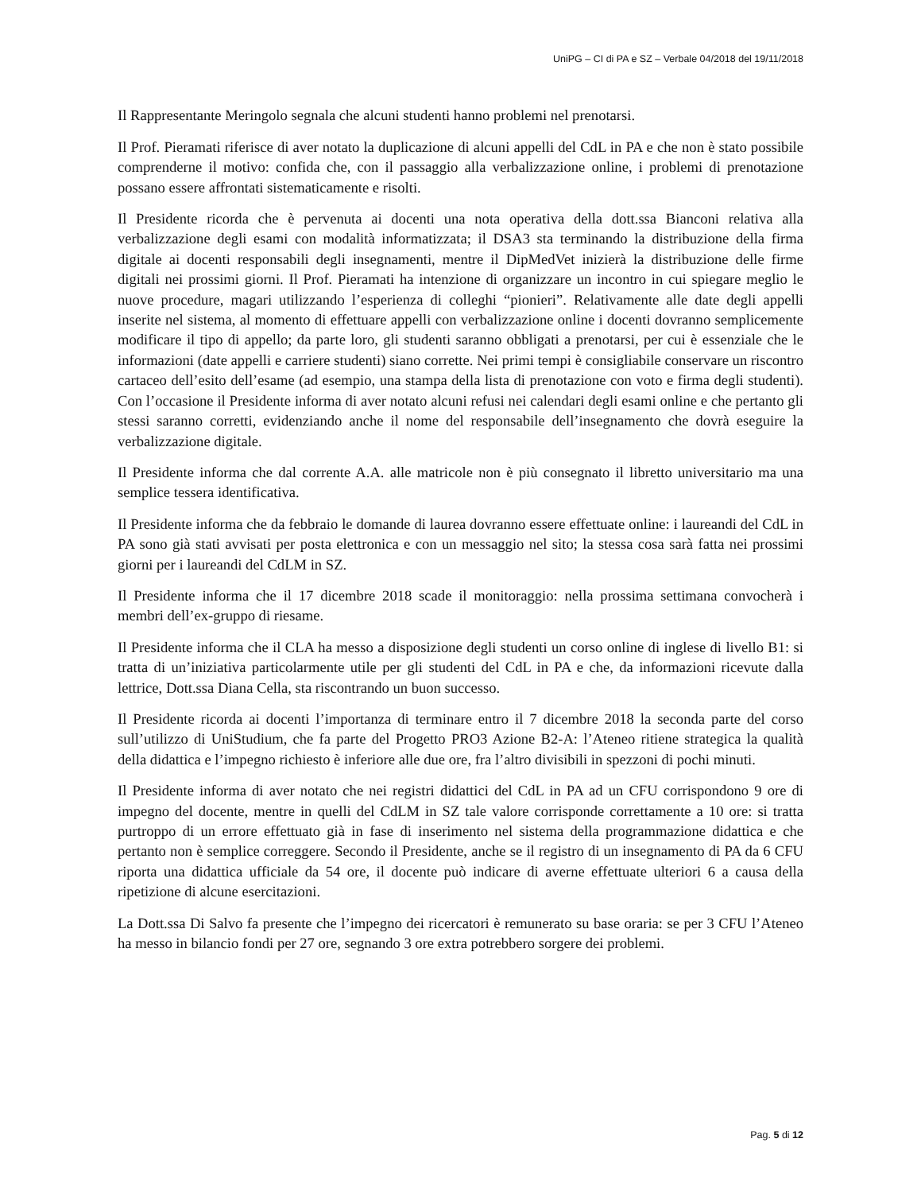UniPG – CI di PA e SZ – Verbale 04/2018 del 19/11/2018
Il Rappresentante Meringolo segnala che alcuni studenti hanno problemi nel prenotarsi.
Il Prof. Pieramati riferisce di aver notato la duplicazione di alcuni appelli del CdL in PA e che non è stato possibile comprenderne il motivo: confida che, con il passaggio alla verbalizzazione online, i problemi di prenotazione possano essere affrontati sistematicamente e risolti.
Il Presidente ricorda che è pervenuta ai docenti una nota operativa della dott.ssa Bianconi relativa alla verbalizzazione degli esami con modalità informatizzata; il DSA3 sta terminando la distribuzione della firma digitale ai docenti responsabili degli insegnamenti, mentre il DipMedVet inizierà la distribuzione delle firme digitali nei prossimi giorni. Il Prof. Pieramati ha intenzione di organizzare un incontro in cui spiegare meglio le nuove procedure, magari utilizzando l’esperienza di colleghi “pionieri”. Relativamente alle date degli appelli inserite nel sistema, al momento di effettuare appelli con verbalizzazione online i docenti dovranno semplicemente modificare il tipo di appello; da parte loro, gli studenti saranno obbligati a prenotarsi, per cui è essenziale che le informazioni (date appelli e carriere studenti) siano corrette. Nei primi tempi è consigliabile conservare un riscontro cartaceo dell’esito dell’esame (ad esempio, una stampa della lista di prenotazione con voto e firma degli studenti). Con l’occasione il Presidente informa di aver notato alcuni refusi nei calendari degli esami online e che pertanto gli stessi saranno corretti, evidenziando anche il nome del responsabile dell’insegnamento che dovrà eseguire la verbalizzazione digitale.
Il Presidente informa che dal corrente A.A. alle matricole non è più consegnato il libretto universitario ma una semplice tessera identificativa.
Il Presidente informa che da febbraio le domande di laurea dovranno essere effettuate online: i laureandi del CdL in PA sono già stati avvisati per posta elettronica e con un messaggio nel sito; la stessa cosa sarà fatta nei prossimi giorni per i laureandi del CdLM in SZ.
Il Presidente informa che il 17 dicembre 2018 scade il monitoraggio: nella prossima settimana convocherà i membri dell’ex-gruppo di riesame.
Il Presidente informa che il CLA ha messo a disposizione degli studenti un corso online di inglese di livello B1: si tratta di un’iniziativa particolarmente utile per gli studenti del CdL in PA e che, da informazioni ricevute dalla lettrice, Dott.ssa Diana Cella, sta riscontrando un buon successo.
Il Presidente ricorda ai docenti l’importanza di terminare entro il 7 dicembre 2018 la seconda parte del corso sull’utilizzo di UniStudium, che fa parte del Progetto PRO3 Azione B2-A: l’Ateneo ritiene strategica la qualità della didattica e l’impegno richiesto è inferiore alle due ore, fra l’altro divisibili in spezzoni di pochi minuti.
Il Presidente informa di aver notato che nei registri didattici del CdL in PA ad un CFU corrispondono 9 ore di impegno del docente, mentre in quelli del CdLM in SZ tale valore corrisponde correttamente a 10 ore: si tratta purtroppo di un errore effettuato già in fase di inserimento nel sistema della programmazione didattica e che pertanto non è semplice correggere. Secondo il Presidente, anche se il registro di un insegnamento di PA da 6 CFU riporta una didattica ufficiale da 54 ore, il docente può indicare di averne effettuate ulteriori 6 a causa della ripetizione di alcune esercitazioni.
La Dott.ssa Di Salvo fa presente che l’impegno dei ricercatori è remunerato su base oraria: se per 3 CFU l’Ateneo ha messo in bilancio fondi per 27 ore, segnando 3 ore extra potrebbero sorgere dei problemi.
Pag. 5 di 12